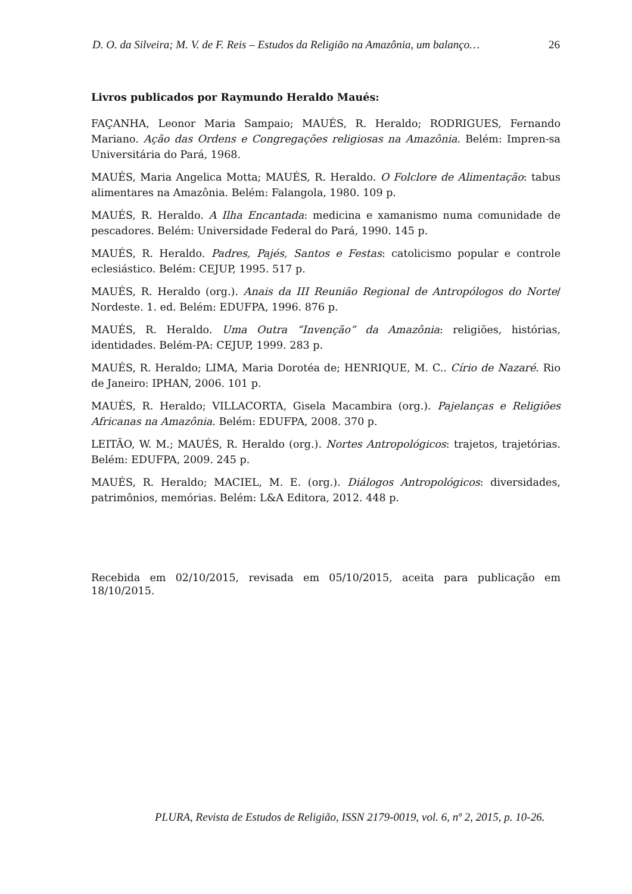D. O. da Silveira; M. V. de F. Reis – Estudos da Religião na Amazônia, um balanço… 26
Livros publicados por Raymundo Heraldo Maués:
FAÇANHA, Leonor Maria Sampaio; MAUÉS, R. Heraldo; RODRIGUES, Fernando Mariano. Ação das Ordens e Congregações religiosas na Amazônia. Belém: Impren-sa Universitária do Pará, 1968.
MAUÉS, Maria Angelica Motta; MAUÉS, R. Heraldo. O Folclore de Alimentação: tabus alimentares na Amazônia. Belém: Falangola, 1980. 109 p.
MAUÉS, R. Heraldo. A Ilha Encantada: medicina e xamanismo numa comunidade de pescadores. Belém: Universidade Federal do Pará, 1990. 145 p.
MAUÉS, R. Heraldo. Padres, Pajés, Santos e Festas: catolicismo popular e controle eclesiástico. Belém: CEJUP, 1995. 517 p.
MAUÉS, R. Heraldo (org.). Anais da III Reunião Regional de Antropólogos do Norte/ Nordeste. 1. ed. Belém: EDUFPA, 1996. 876 p.
MAUÉS, R. Heraldo. Uma Outra “Invenção” da Amazônia: religiões, histórias, identidades. Belém-PA: CEJUP, 1999. 283 p.
MAUÉS, R. Heraldo; LIMA, Maria Dorotéa de; HENRIQUE, M. C.. Círio de Nazaré. Rio de Janeiro: IPHAN, 2006. 101 p.
MAUÉS, R. Heraldo; VILLACORTA, Gisela Macambira (org.). Pajelanças e Religiões Africanas na Amazônia. Belém: EDUFPA, 2008. 370 p.
LEITÃO, W. M.; MAUÉS, R. Heraldo (org.). Nortes Antropológicos: trajetos, trajetórias. Belém: EDUFPA, 2009. 245 p.
MAUÉS, R. Heraldo; MACIEL, M. E. (org.). Diálogos Antropológicos: diversidades, patrimônios, memórias. Belém: L&A Editora, 2012. 448 p.
Recebida em 02/10/2015, revisada em 05/10/2015, aceita para publicação em 18/10/2015.
PLURA, Revista de Estudos de Religião, ISSN 2179-0019, vol. 6, nº 2, 2015, p. 10-26.